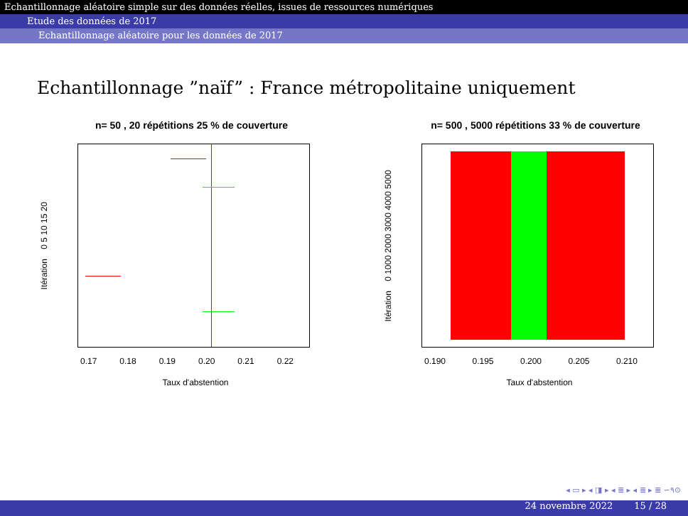Echantillonnage aléatoire simple sur des données réelles, issues de ressources numériques
Etude des données de 2017
Echantillonnage aléatoire pour les données de 2017
Echantillonnage ”naïf” : France métropolitaine uniquement
n= 50 , 20 répétitions 25 % de couverture
Itération 0 5 10 15 20
0.17 0.18 0.19 0.20 0.21 0.22
Taux d'abstention
n= 500 , 5000 répétitions 33 % de couverture
Itération 0 1000 2000 3000 4000 5000
0.190 0.195 0.200 0.205 0.210
Taux d'abstention
◂ ▭ ▸ ◂ ◨ ▸ ◂ ≣ ▸ ◂ ≣ ▸ ≣ ∽۹⊙
24 novembre 2022 15 / 28